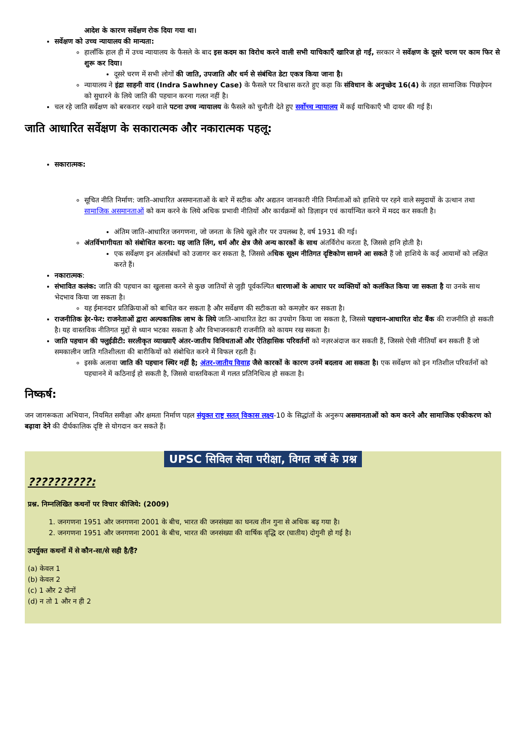आदेश के कारण सर्वेक्षण रोक दिया गया था।
सर्वेक्षण को उच्च न्यायालय की मान्यता:
हालाँकि हाल ही में उच्च न्यायालय के फैसले के बाद इस कदम का विरोध करने वाली सभी याचिकाएँ खारिज हो गईं, सरकार ने सर्वेक्षण के दूसरे चरण पर काम फिर से शुरू कर दिया।
दूसरे चरण में सभी लोगों की जाति, उपजाति और धर्म से संबंधित डेटा एकत्र किया जाना है।
न्यायालय ने इंद्रा साहनी वाद (Indra Sawhney Case) के फैसले पर विश्वास करते हुए कहा कि संविधान के अनुच्छेद 16(4) के तहत सामाजिक पिछड़ेपन को सुधारने के लिये जाति की पहचान करना गलत नहीं है।
चल रहे जाति सर्वेक्षण को बरकरार रखने वाले पटना उच्च न्यायालय के फैसले को चुनौती देते हुए सर्वोच्च न्यायालय में कई याचिकाएँ भी दायर की गई हैं।
जाति आधारित सर्वेक्षण के सकारात्मक और नकारात्मक पहलू:
सकारात्मक:
सूचित नीति निर्माण: जाति-आधारित असमानताओं के बारे में सटीक और अद्यतन जानकारी नीति निर्माताओं को हाशिये पर रहने वाले समुदायों के उत्थान तथा सामाजिक असमानताओं को कम करने के लिये अधिक प्रभावी नीतियों और कार्यक्रमों को डिज़ाइन एवं कार्यान्वित करने में मदद कर सकती है।
अंतिम जाति-आधारित जनगणना, जो जनता के लिये खुले तौर पर उपलब्ध है, वर्ष 1931 की गई।
अंतर्विभागीयता को संबोधित करना: यह जाति लिंग, धर्म और क्षेत्र जैसे अन्य कारकों के साथ अंतर्विरोध करता है, जिससे हानि होती है।
एक सर्वेक्षण इन अंतर्संबंधों को उजागर कर सकता है, जिससे अधिक सूक्ष्म नीतिगत दृष्टिकोण सामने आ सकते हैं जो हाशिये के कई आयामों को लक्षित करते हैं।
नकारात्मक:
संभावित कलंक: जाति की पहचान का खुलासा करने से कुछ जातियों से जुड़ी पूर्वकल्पित धारणाओं के आधार पर व्यक्तियों को कलंकित किया जा सकता है या उनके साथ भेदभाव किया जा सकता है।
यह ईमानदार प्रतिक्रियाओं को बाधित कर सकता है और सर्वेक्षण की सटीकता को कमज़ोर कर सकता है।
राजनीतिक हेर-फेर: राजनेताओं द्वारा अल्पकालिक लाभ के लिये जाति-आधारित डेटा का उपयोग किया जा सकता है, जिससे पहचान-आधारित वोट बैंक की राजनीति हो सकती है। यह वास्तविक नीतिगत मुद्दों से ध्यान भटका सकता है और विभाजनकारी राजनीति को कायम रख सकता है।
जाति पहचान की फ्लुईडीटी: सरलीकृत व्याख्याएँ अंतर-जातीय विविधताओं और ऐतिहासिक परिवर्तनों को नज़रअंदाज कर सकती हैं, जिससे ऐसी नीतियाँ बन सकती हैं जो समकालीन जाति गतिशीलता की बारीकियों को संबोधित करने में विफल रहती हैं।
इसके अलावा जाति की पहचान स्थिर नहीं है; अंतर-जातीय विवाह जैसे कारकों के कारण उनमें बदलाव आ सकता है। एक सर्वेक्षण को इन गतिशील परिवर्तनों को पहचानने में कठिनाई हो सकती है, जिससे वास्तविकता में गलत प्रतिनिधित्व हो सकता है।
निष्कर्ष:
जन जागरूकता अभियान, नियमित समीक्षा और क्षमता निर्माण पहल संयुक्त राष्ट्र सतत् विकास लक्ष्य-10 के सिद्धांतों के अनुरूप असमानताओं को कम करने और सामाजिक एकीकरण को बढ़ावा देने की दीर्घकालिक दृष्टि से योगदान कर सकते हैं।
UPSC सिविल सेवा परीक्षा, विगत वर्ष के प्रश्न
??????????:
प्रश्न. निम्नलिखित कथनों पर विचार कीजिये: (2009)
1. जनगणना 1951 और जनगणना 2001 के बीच, भारत की जनसंख्या का घनत्व तीन गुना से अधिक बढ़ गया है।
2. जनगणना 1951 और जनगणना 2001 के बीच, भारत की जनसंख्या की वार्षिक वृद्धि दर (घातीय) दोगुनी हो गई है।
उपर्युक्त कथनों में से कौन-सा/से सही है/हैं?
(a) केवल 1
(b) केवल 2
(c) 1 और 2 दोनों
(d) न तो 1 और न ही 2